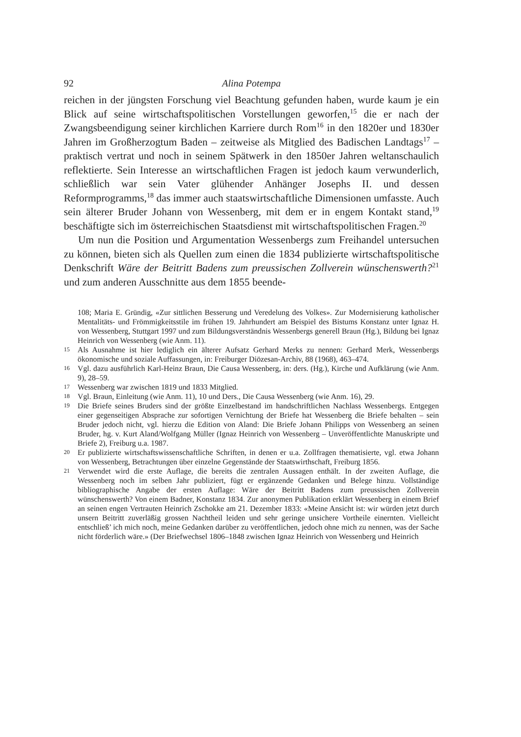92 Alina Potempa
reichen in der jüngsten Forschung viel Beachtung gefunden haben, wurde kaum je ein Blick auf seine wirtschaftspolitischen Vorstellungen geworfen,<sup>15</sup> die er nach der Zwangsbeendigung seiner kirchlichen Karriere durch Rom<sup>16</sup> in den 1820er und 1830er Jahren im Großherzogtum Baden – zeitweise als Mitglied des Badischen Landtags<sup>17</sup> – praktisch vertrat und noch in seinem Spätwerk in den 1850er Jahren weltanschaulich reflektierte. Sein Interesse an wirtschaftlichen Fragen ist jedoch kaum verwunderlich, schließlich war sein Vater glühender Anhänger Josephs II. und dessen Reformprogramms,<sup>18</sup> das immer auch staatswirtschaftliche Dimensionen umfasste. Auch sein älterer Bruder Johann von Wessenberg, mit dem er in engem Kontakt stand,<sup>19</sup> beschäftigte sich im österreichischen Staatsdienst mit wirtschaftspolitischen Fragen.<sup>20</sup>
Um nun die Position und Argumentation Wessenbergs zum Freihandel untersuchen zu können, bieten sich als Quellen zum einen die 1834 publizierte wirtschaftspolitische Denkschrift Wäre der Beitritt Badens zum preussischen Zollverein wünschenswerth?<sup>21</sup> und zum anderen Ausschnitte aus dem 1855 beende-
108; Maria E. Gründig, «Zur sittlichen Besserung und Veredelung des Volkes». Zur Modernisierung katholischer Mentalitäts- und Frömmigkeitsstile im frühen 19. Jahrhundert am Beispiel des Bistums Konstanz unter Ignaz H. von Wessenberg, Stuttgart 1997 und zum Bildungsverständnis Wessenbergs generell Braun (Hg.), Bildung bei Ignaz Heinrich von Wessenberg (wie Anm. 11).
15
Als Ausnahme ist hier lediglich ein älterer Aufsatz Gerhard Merks zu nennen: Gerhard Merk, Wessenbergs ökonomische und soziale Auffassungen, in: Freiburger Diözesan-Archiv, 88 (1968), 463–474.
16
Vgl. dazu ausführlich Karl-Heinz Braun, Die Causa Wessenberg, in: ders. (Hg.), Kirche und Aufklärung (wie Anm. 9), 28–59.
17
Wessenberg war zwischen 1819 und 1833 Mitglied.
18
Vgl. Braun, Einleitung (wie Anm. 11), 10 und Ders., Die Causa Wessenberg (wie Anm. 16), 29.
19
Die Briefe seines Bruders sind der größte Einzelbestand im handschriftlichen Nachlass Wessenbergs. Entgegen einer gegenseitigen Absprache zur sofortigen Vernichtung der Briefe hat Wessenberg die Briefe behalten – sein Bruder jedoch nicht, vgl. hierzu die Edition von Aland: Die Briefe Johann Philipps von Wessenberg an seinen Bruder, hg. v. Kurt Aland/Wolfgang Müller (Ignaz Heinrich von Wessenberg – Unveröffentlichte Manuskripte und Briefe 2), Freiburg u.a. 1987.
20
Er publizierte wirtschaftswissenschaftliche Schriften, in denen er u.a. Zollfragen thematisierte, vgl. etwa Johann von Wessenberg, Betrachtungen über einzelne Gegenstände der Staatswirthschaft, Freiburg 1856.
21
Verwendet wird die erste Auflage, die bereits die zentralen Aussagen enthält. In der zweiten Auflage, die Wessenberg noch im selben Jahr publiziert, fügt er ergänzende Gedanken und Belege hinzu. Vollständige bibliographische Angabe der ersten Auflage: Wäre der Beitritt Badens zum preussischen Zollverein wünschenswerth? Von einem Badner, Konstanz 1834. Zur anonymen Publikation erklärt Wessenberg in einem Brief an seinen engen Vertrauten Heinrich Zschokke am 21. Dezember 1833: «Meine Ansicht ist: wir würden jetzt durch unsern Beitritt zuverläßig grossen Nachtheil leiden und sehr geringe unsichere Vortheile einernten. Vielleicht entschließ’ ich mich noch, meine Gedanken darüber zu veröffentlichen, jedoch ohne mich zu nennen, was der Sache nicht förderlich wäre.» (Der Briefwechsel 1806–1848 zwischen Ignaz Heinrich von Wessenberg und Heinrich